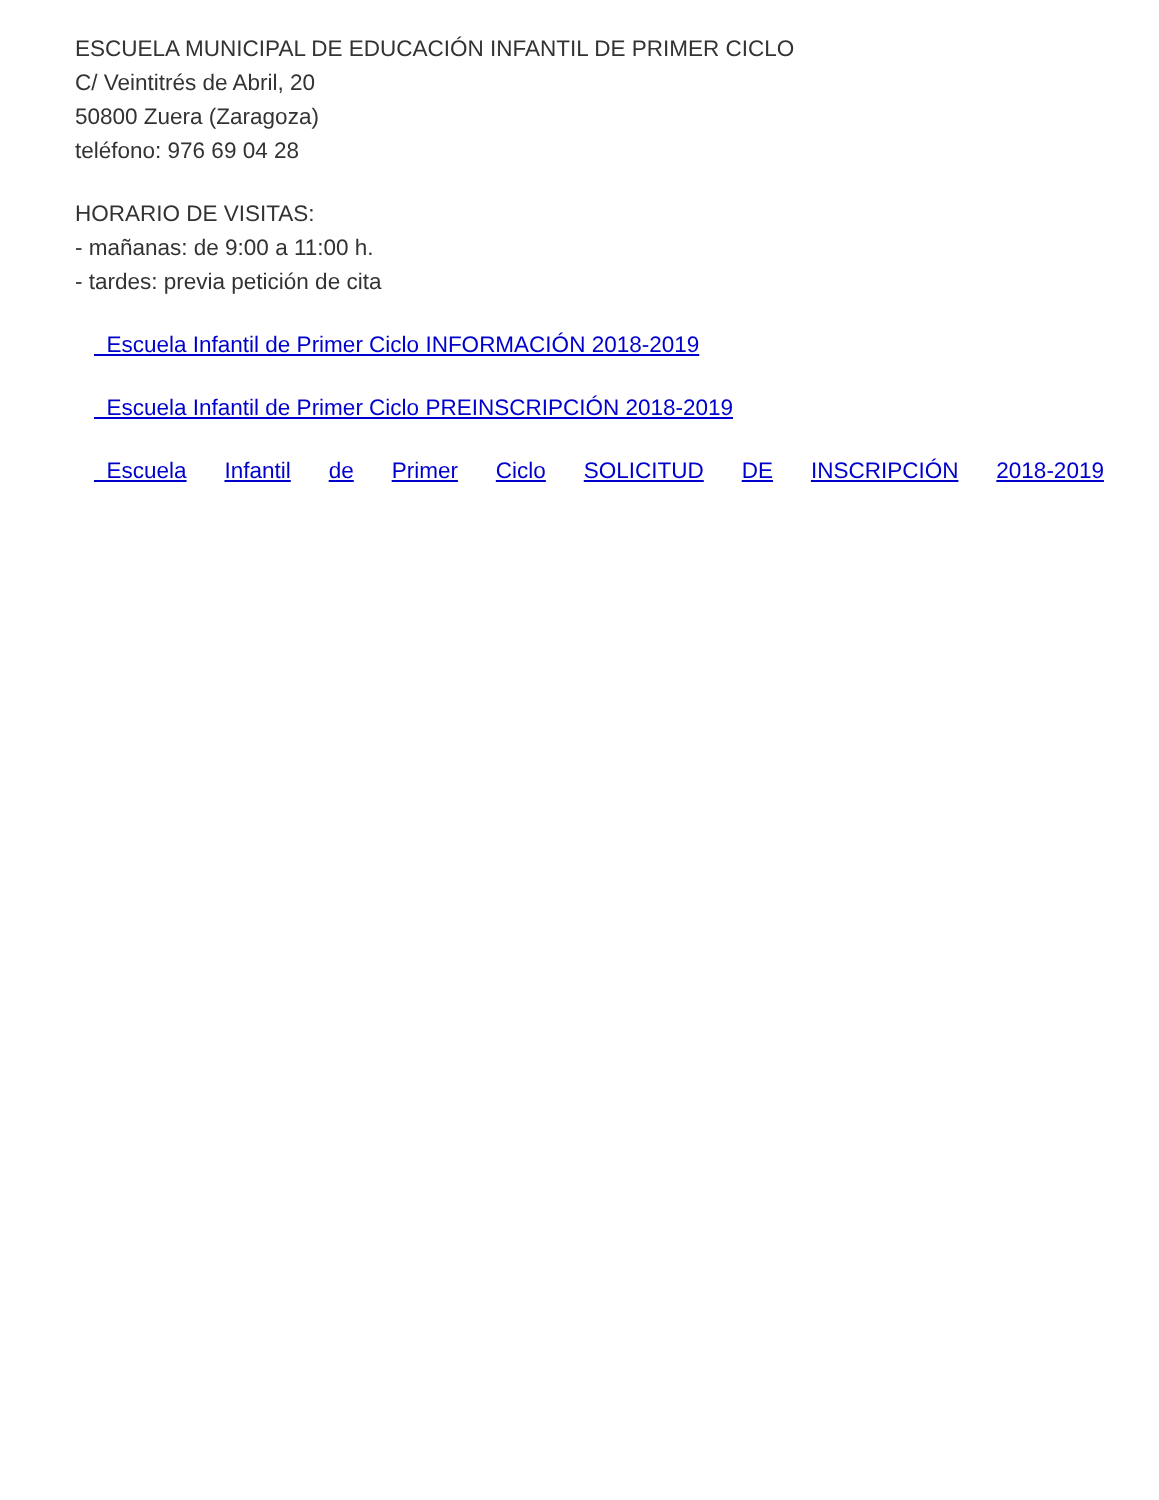ESCUELA MUNICIPAL DE EDUCACIÓN INFANTIL DE PRIMER CICLO
C/ Veintitrés de Abril, 20
50800 Zuera (Zaragoza)
teléfono: 976 69 04 28
HORARIO DE VISITAS:
- mañanas: de 9:00 a 11:00 h.
- tardes: previa petición de cita
Escuela Infantil de Primer Ciclo INFORMACIÓN 2018-2019
Escuela Infantil de Primer Ciclo PREINSCRIPCIÓN 2018-2019
Escuela Infantil de Primer Ciclo SOLICITUD DE INSCRIPCIÓN 2018-2019